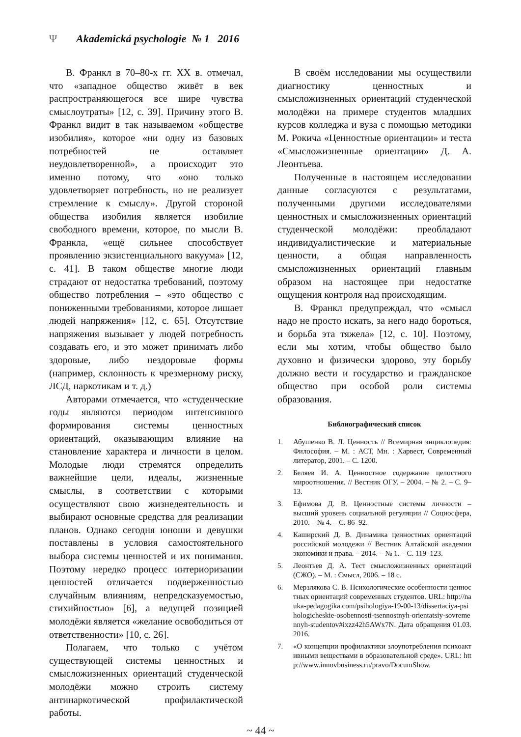Ψ Akademická psychologie № 1 2016
В. Франкл в 70–80-х гг. XX в. отмечал, что «западное общество живёт в век распространяющегося все шире чувства смыслоутраты» [12, с. 39]. Причину этого В. Франкл видит в так называемом «обществе изобилия», которое «ни одну из базовых потребностей не оставляет неудовлетворенной», а происходит это именно потому, что «оно только удовлетворяет потребность, но не реализует стремление к смыслу». Другой стороной общества изобилия является изобилие свободного времени, которое, по мысли В. Франкла, «ещё сильнее способствует проявлению экзистенциального вакуума» [12, с. 41]. В таком обществе многие люди страдают от недостатка требований, поэтому общество потребления – «это общество с пониженными требованиями, которое лишает людей напряжения» [12, с. 65]. Отсутствие напряжения вызывает у людей потребность создавать его, и это может принимать либо здоровые, либо нездоровые формы (например, склонность к чрезмерному риску, ЛСД, наркотикам и т. д.)
Авторами отмечается, что «студенческие годы являются периодом интенсивного формирования системы ценностных ориентаций, оказывающим влияние на становление характера и личности в целом. Молодые люди стремятся определить важнейшие цели, идеалы, жизненные смыслы, в соответствии с которыми осуществляют свою жизнедеятельность и выбирают основные средства для реализации планов. Однако сегодня юноши и девушки поставлены в условия самостоятельного выбора системы ценностей и их понимания. Поэтому нередко процесс интериоризации ценностей отличается подверженностью случайным влияниям, непредсказуемостью, стихийностью» [6], а ведущей позицией молодёжи является «желание освободиться от ответственности» [10, с. 26].
Полагаем, что только с учётом существующей системы ценностных и смысложизненных ориентаций студенческой молодёжи можно строить систему антинаркотической профилактической работы.
В своём исследовании мы осуществили диагностику ценностных и смысложизненных ориентаций студенческой молодёжи на примере студентов младших курсов колледжа и вуза с помощью методики М. Рокича «Ценностные ориентации» и теста «Смысложизненные ориентации» Д. А. Леонтьева.
Полученные в настоящем исследовании данные согласуются с результатами, полученными другими исследователями ценностных и смысложизненных ориентаций студенческой молодёжи: преобладают индивидуалистические и материальные ценности, а общая направленность смысложизненных ориентаций главным образом на настоящее при недостатке ощущения контроля над происходящим.
В. Франкл предупреждал, что «смысл надо не просто искать, за него надо бороться, и борьба эта тяжела» [12, с. 10]. Поэтому, если мы хотим, чтобы общество было духовно и физически здорово, эту борьбу должно вести и государство и гражданское общество при особой роли системы образования.
Библиографический список
1. Абушенко В. Л. Ценность // Всемирная энциклопедия: Философия. – М. : АСТ, Мн. : Харвест, Современный литератор, 2001. – С. 1200.
2. Беляев И. А. Ценностное содержание целостного мироотношения. // Вестник ОГУ. – 2004. – № 2. – С. 9–13.
3. Ефимова Д. В. Ценностные системы личности – высший уровень социальной регуляции // Социосфера, 2010. – № 4. – С. 86–92.
4. Каширский Д. В. Динамика ценностных ориентаций российской молодежи // Вестник Алтайской академии экономики и права. – 2014. – № 1. – С. 119–123.
5. Леонтьев Д. А. Тест смысложизненных ориентаций (СЖО). – М. : Смысл, 2006. – 18 с.
6. Мерзлякова С. В. Психологические особенности ценностных ориентаций современных студентов. URL: http://nauka-pedagogika.com/psihologiya-19-00-13/dissertaciya-psihologicheskie-osobennosti-tsennostnyh-orientatsiy-sovremennyh-studentov#ixzz42h5AWx7N. Дата обращения 01.03.2016.
7. «О концепции профилактики злоупотребления психоактивными веществами в образовательной среде». URL: http://www.innovbusiness.ru/pravo/DocumShow.
~ 44 ~